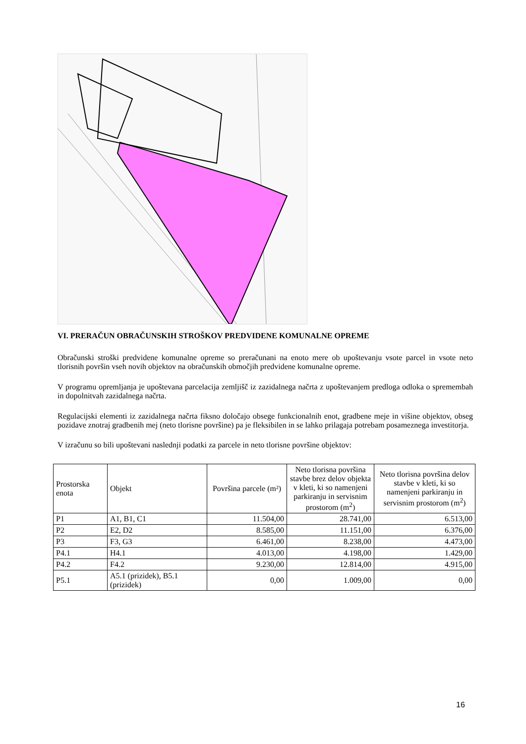VI. PRERAČUN OBRAČUNSKIH STROŠKOV PREDVIDENE KOMUNALNE OPREME
Obračunski stroški predvidene komunalne opreme so preračunani na enoto mere ob upoštevanju vsote parcel in vsote neto tlorisnih površin vseh novih objektov na obračunskih območjih predvidene komunalne opreme.
V programu opremljanja je upoštevana parcelacija zemljišč iz zazidalnega načrta z upoštevanjem predloga odloka o spremembah in dopolnitvah zazidalnega načrta.
Regulacijski elementi iz zazidalnega načrta fiksno določajo obsege funkcionalnih enot, gradbene meje in višine objektov, obseg pozidave znotraj gradbenih mej (neto tlorisne površine) pa je fleksibilen in se lahko prilagaja potrebam posameznega investitorja.
V izračunu so bili upoštevani naslednji podatki za parcele in neto tlorisne površine objektov:
| Prostorska enota | Objekt | Površina parcele (m²) | Neto tlorisna površina stavbe brez delov objekta v kleti, ki so namenjeni parkiranju in servisnim prostorom (m<sup>2</sup>) | Neto tlorisna površina delov stavbe v kleti, ki so namenjeni parkiranju in servisnim prostorom (m<sup>2</sup>) |
| --- | --- | --- | --- | --- |
| P1 | A1, B1, C1 | 11.504,00 | 28.741,00 | 6.513,00 |
| P2 | E2, D2 | 8.585,00 | 11.151,00 | 6.376,00 |
| P3 | F3, G3 | 6.461,00 | 8.238,00 | 4.473,00 |
| P4.1 | H4.1 | 4.013,00 | 4.198,00 | 1.429,00 |
| P4.2 | F4.2 | 9.230,00 | 12.814,00 | 4.915,00 |
| P5.1 | A5.1 (prizidek), B5.1 (prizidek) | 0,00 | 1.009,00 | 0,00 |
16